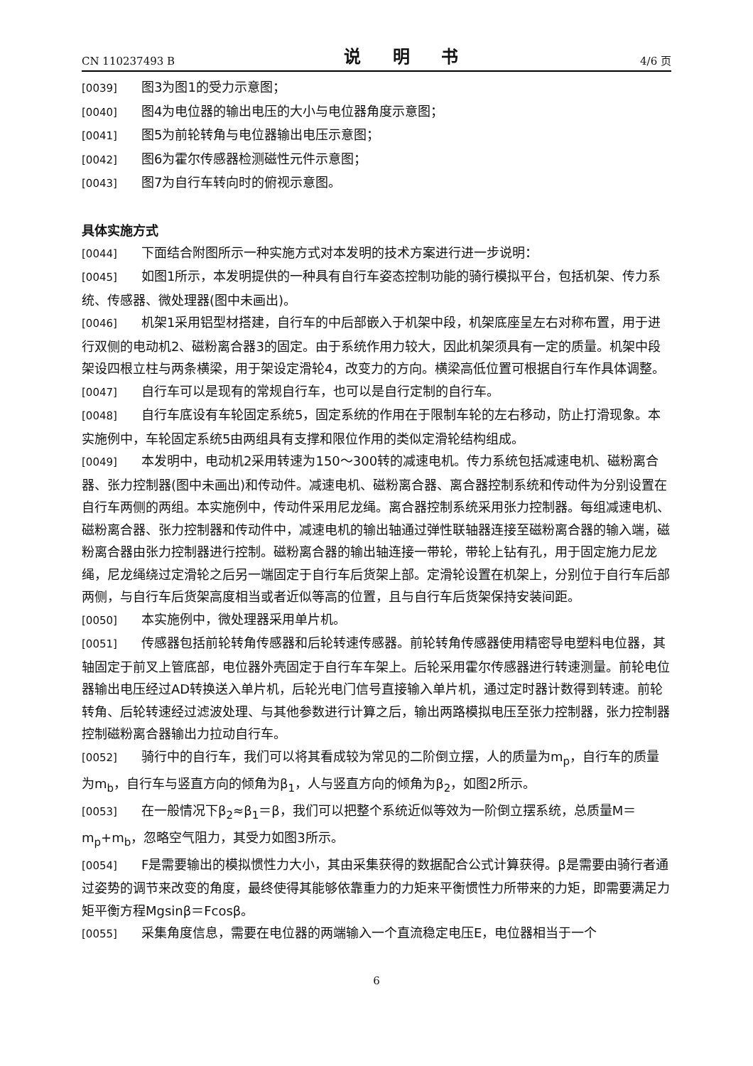CN 110237493 B 说 明 书 4/6 页
[0039] 图3为图1的受力示意图；
[0040] 图4为电位器的输出电压的大小与电位器角度示意图；
[0041] 图5为前轮转角与电位器输出电压示意图；
[0042] 图6为霍尔传感器检测磁性元件示意图；
[0043] 图7为自行车转向时的俯视示意图。
具体实施方式
[0044] 下面结合附图所示一种实施方式对本发明的技术方案进行进一步说明：
[0045] 如图1所示，本发明提供的一种具有自行车姿态控制功能的骑行模拟平台，包括机架、传力系统、传感器、微处理器(图中未画出)。
[0046] 机架1采用铝型材搭建，自行车的中后部嵌入于机架中段，机架底座呈左右对称布置，用于进行双侧的电动机2、磁粉离合器3的固定。由于系统作用力较大，因此机架须具有一定的质量。机架中段架设四根立柱与两条横梁，用于架设定滑轮4，改变力的方向。横梁高低位置可根据自行车作具体调整。
[0047] 自行车可以是现有的常规自行车，也可以是自行定制的自行车。
[0048] 自行车底设有车轮固定系统5，固定系统的作用在于限制车轮的左右移动，防止打滑现象。本实施例中，车轮固定系统5由两组具有支撑和限位作用的类似定滑轮结构组成。
[0049] 本发明中，电动机2采用转速为150～300转的减速电机。传力系统包括减速电机、磁粉离合器、张力控制器(图中未画出)和传动件。减速电机、磁粉离合器、离合器控制系统和传动件为分别设置在自行车两侧的两组。本实施例中，传动件采用尼龙绳。离合器控制系统采用张力控制器。每组减速电机、磁粉离合器、张力控制器和传动件中，减速电机的输出轴通过弹性联轴器连接至磁粉离合器的输入端，磁粉离合器由张力控制器进行控制。磁粉离合器的输出轴连接一带轮，带轮上钻有孔，用于固定施力尼龙绳，尼龙绳绕过定滑轮之后另一端固定于自行车后货架上部。定滑轮设置在机架上，分别位于自行车后部两侧，与自行车后货架高度相当或者近似等高的位置，且与自行车后货架保持安装间距。
[0050] 本实施例中，微处理器采用单片机。
[0051] 传感器包括前轮转角传感器和后轮转速传感器。前轮转角传感器使用精密导电塑料电位器，其轴固定于前叉上管底部，电位器外壳固定于自行车车架上。后轮采用霍尔传感器进行转速测量。前轮电位器输出电压经过AD转换送入单片机，后轮光电门信号直接输入单片机，通过定时器计数得到转速。前轮转角、后轮转速经过滤波处理、与其他参数进行计算之后，输出两路模拟电压至张力控制器，张力控制器控制磁粉离合器输出力拉动自行车。
[0052] 骑行中的自行车，我们可以将其看成较为常见的二阶倒立摆，人的质量为m<sub>p</sub>，自行车的质量为m<sub>b</sub>，自行车与竖直方向的倾角为β<sub>1</sub>，人与竖直方向的倾角为β<sub>2</sub>，如图2所示。
[0053] 在一般情况下β<sub>2</sub>≈β<sub>1</sub>＝β，我们可以把整个系统近似等效为一阶倒立摆系统，总质量M＝m<sub>p</sub>+m<sub>b</sub>，忽略空气阻力，其受力如图3所示。
[0054] F是需要输出的模拟惯性力大小，其由采集获得的数据配合公式计算获得。β是需要由骑行者通过姿势的调节来改变的角度，最终使得其能够依靠重力的力矩来平衡惯性力所带来的力矩，即需要满足力矩平衡方程Mgsinβ＝Fcosβ。
[0055] 采集角度信息，需要在电位器的两端输入一个直流稳定电压E，电位器相当于一个
6